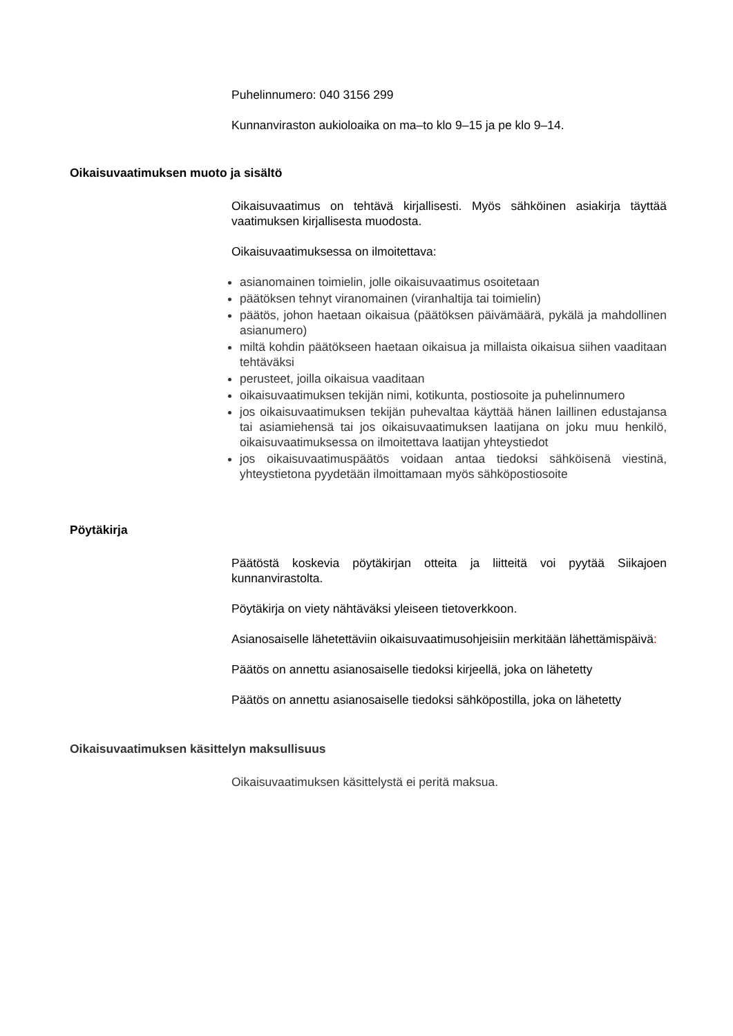Puhelinnumero: 040 3156 299
Kunnanviraston aukioloaika on ma–to klo 9–15 ja pe klo 9–14.
Oikaisuvaatimuksen muoto ja sisältö
Oikaisuvaatimus on tehtävä kirjallisesti. Myös sähköinen asiakirja täyttää vaatimuksen kirjallisesta muodosta.
Oikaisuvaatimuksessa on ilmoitettava:
asianomainen toimielin, jolle oikaisuvaatimus osoitetaan
päätöksen tehnyt viranomainen (viranhaltija tai toimielin)
päätös, johon haetaan oikaisua (päätöksen päivämäärä, pykälä ja mahdollinen asianumero)
miltä kohdin päätökseen haetaan oikaisua ja millaista oikaisua siihen vaaditaan tehtäväksi
perusteet, joilla oikaisua vaaditaan
oikaisuvaatimuksen tekijän nimi, kotikunta, postiosoite ja puhelinnumero
jos oikaisuvaatimuksen tekijän puhevaltaa käyttää hänen laillinen edustajansa tai asiamiehensä tai jos oikaisuvaatimuksen laatijana on joku muu henkilö, oikaisuvaatimuksessa on ilmoitettava laatijan yhteystiedot
jos oikaisuvaatimuspäätös voidaan antaa tiedoksi sähköisenä viestinä, yhteystietona pyydetään ilmoittamaan myös sähköpostiosoite
Pöytäkirja
Päätöstä koskevia pöytäkirjan otteita ja liitteitä voi pyytää Siikajoen kunnanvirastolta.
Pöytäkirja on viety nähtäväksi yleiseen tietoverkkoon.
Asianosaiselle lähetettäviin oikaisuvaatimusohjeisiin merkitään lähettämispäivä:
Päätös on annettu asianosaiselle tiedoksi kirjeellä, joka on lähetetty
Päätös on annettu asianosaiselle tiedoksi sähköpostilla, joka on lähetetty
Oikaisuvaatimuksen käsittelyn maksullisuus
Oikaisuvaatimuksen käsittelystä ei peritä maksua.